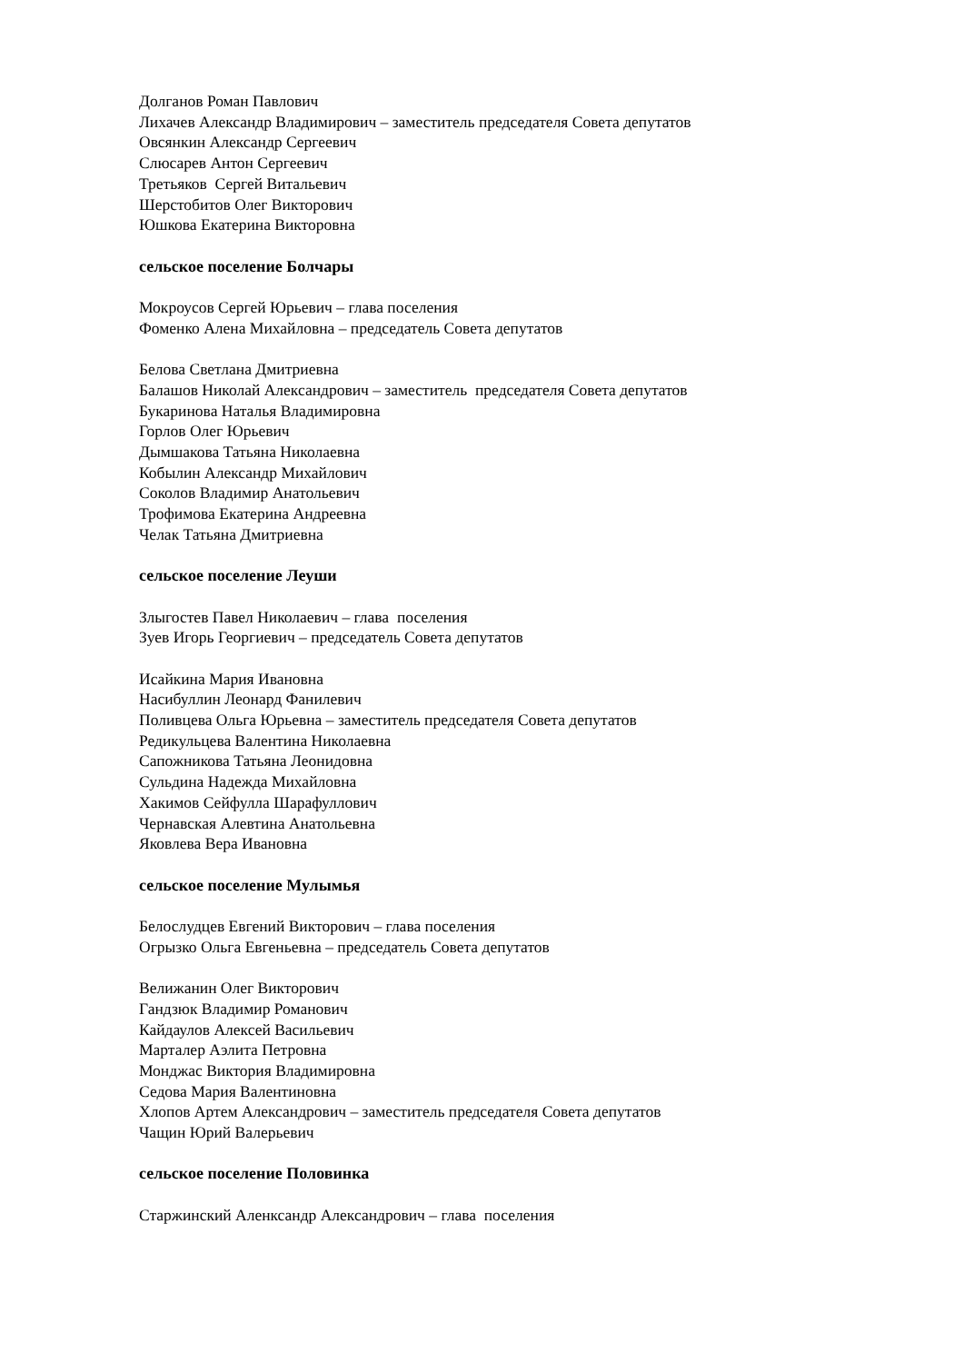Долганов Роман Павлович
Лихачев Александр Владимирович – заместитель председателя Совета депутатов
Овсянкин Александр Сергеевич
Слюсарев Антон Сергеевич
Третьяков Сергей Витальевич
Шерстобитов Олег Викторович
Юшкова Екатерина Викторовна
сельское поселение Болчары
Мокроусов Сергей Юрьевич – глава поселения
Фоменко Алена Михайловна – председатель Совета депутатов
Белова Светлана Дмитриевна
Балашов Николай Александрович – заместитель председателя Совета депутатов
Букаринова Наталья Владимировна
Горлов Олег Юрьевич
Дымшакова Татьяна Николаевна
Кобылин Александр Михайлович
Соколов Владимир Анатольевич
Трофимова Екатерина Андреевна
Челак Татьяна Дмитриевна
сельское поселение Леуши
Злыгостев Павел Николаевич – глава поселения
Зуев Игорь Георгиевич – председатель Совета депутатов
Исайкина Мария Ивановна
Насибуллин Леонард Фанилевич
Поливцева Ольга Юрьевна – заместитель председателя Совета депутатов
Редикульцева Валентина Николаевна
Сапожникова Татьяна Леонидовна
Сульдина Надежда Михайловна
Хакимов Сейфулла Шарафуллович
Чернавская Алевтина Анатольевна
Яковлева Вера Ивановна
сельское поселение Мулымья
Белослудцев Евгений Викторович – глава поселения
Огрызко Ольга Евгеньевна – председатель Совета депутатов
Велижанин Олег Викторович
Гандзюк Владимир Романович
Кайдаулов Алексей Васильевич
Марталер Аэлита Петровна
Монджас Виктория Владимировна
Седова Мария Валентиновна
Хлопов Артем Александрович – заместитель председателя Совета депутатов
Чащин Юрий Валерьевич
сельское поселение Половинка
Старжинский Аленксандр Александрович – глава поселения